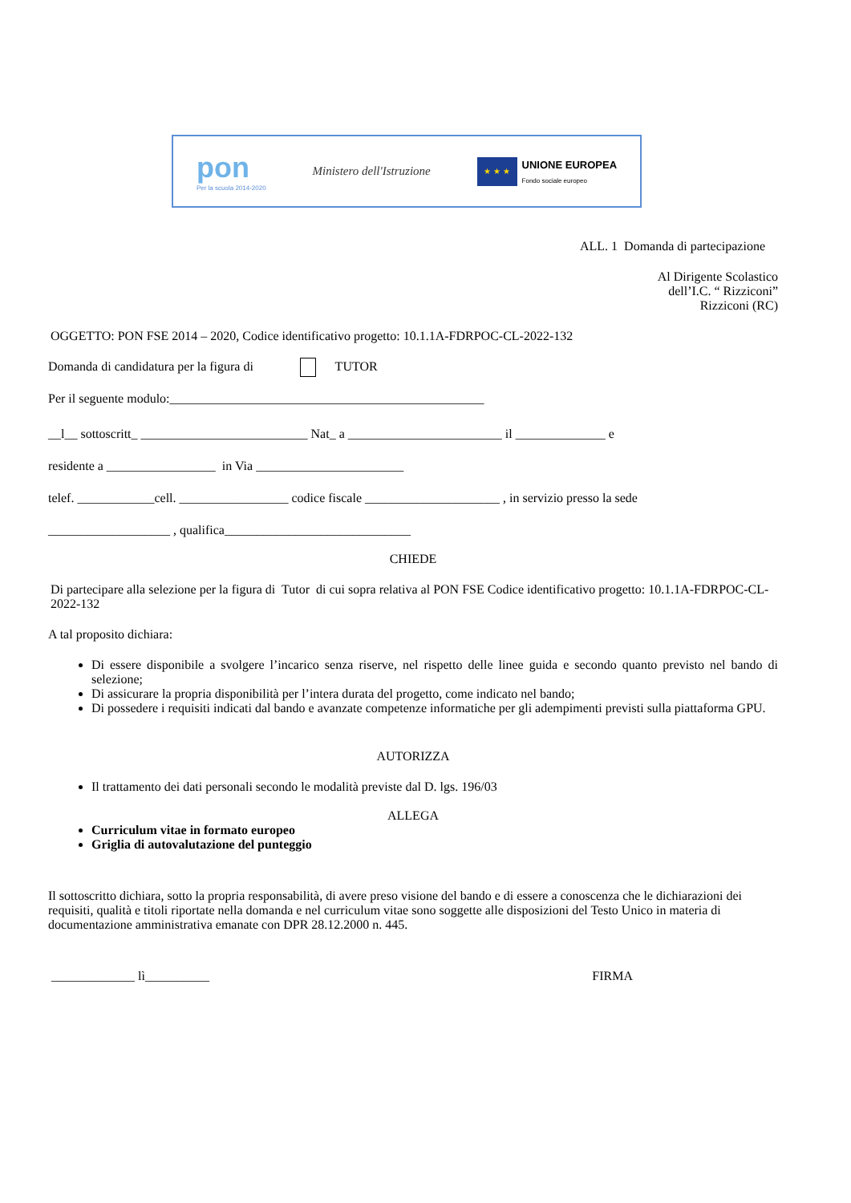pon
Per la scuola 2014-2020
Ministero dell'Istruzione
★ ★ ★
UNIONE EUROPEA
Fondo sociale europeo
ALL. 1 Domanda di partecipazione
Al Dirigente Scolastico
dell’I.C. “ Rizziconi”
Rizziconi (RC)
OGGETTO: PON FSE 2014 – 2020, Codice identificativo progetto: 10.1.1A-FDRPOC-CL-2022-132
Domanda di candidatura per la figura di TUTOR
Per il seguente modulo:_________________________________________________
__l__ sottoscritt_ __________________________ Nat_ a ________________________ il ______________ e
residente a _________________ in Via _______________________
telef. ____________cell. _________________ codice fiscale _____________________ , in servizio presso la sede
___________________ , qualifica_____________________________
CHIEDE
Di partecipare alla selezione per la figura di Tutor di cui sopra relativa al PON FSE Codice identificativo progetto: 10.1.1A-FDRPOC-CL-2022-132
A tal proposito dichiara:
Di essere disponibile a svolgere l’incarico senza riserve, nel rispetto delle linee guida e secondo quanto previsto nel bando di selezione;
Di assicurare la propria disponibilità per l’intera durata del progetto, come indicato nel bando;
Di possedere i requisiti indicati dal bando e avanzate competenze informatiche per gli adempimenti previsti sulla piattaforma GPU.
AUTORIZZA
Il trattamento dei dati personali secondo le modalità previste dal D. lgs. 196/03
ALLEGA
Curriculum vitae in formato europeo
Griglia di autovalutazione del punteggio
Il sottoscritto dichiara, sotto la propria responsabilità, di avere preso visione del bando e di essere a conoscenza che le dichiarazioni dei requisiti, qualità e titoli riportate nella domanda e nel curriculum vitae sono soggette alle disposizioni del Testo Unico in materia di documentazione amministrativa emanate con DPR 28.12.2000 n. 445.
_____________ lì__________ FIRMA